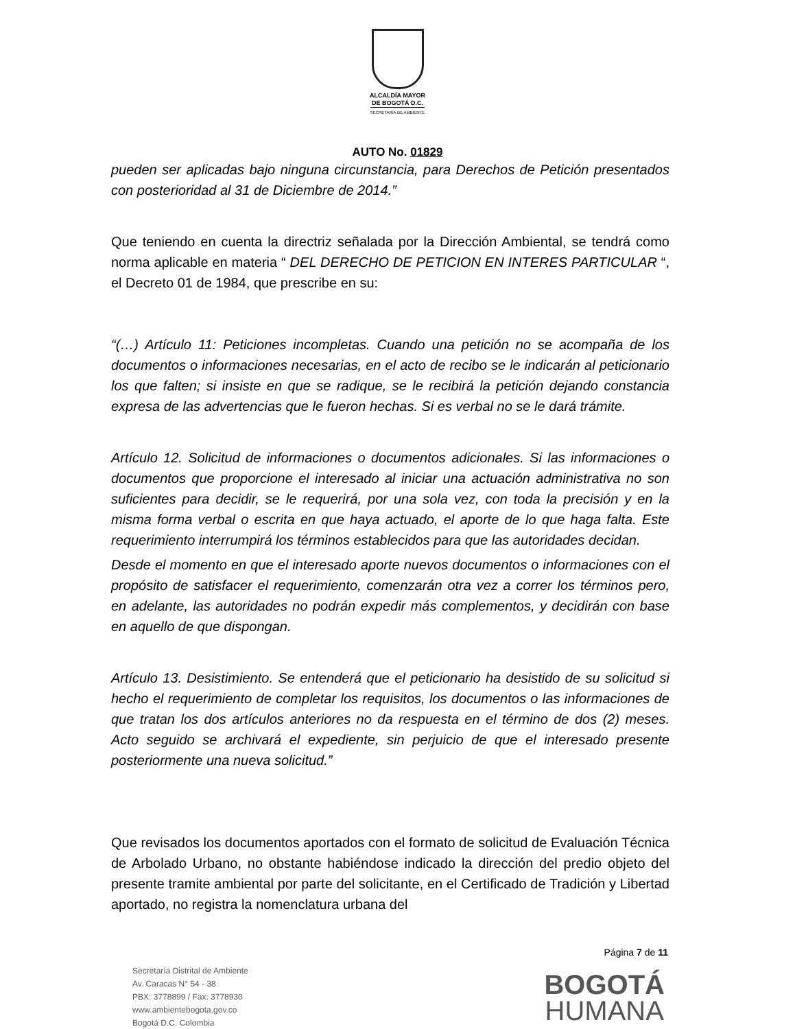ALCALDÍA MAYOR
DE BOGOTÁ D.C.
SECRETARÍA DE AMBIENTE
AUTO No. 01829
pueden ser aplicadas bajo ninguna circunstancia, para Derechos de Petición presentados con posterioridad al 31 de Diciembre de 2014.”
Que teniendo en cuenta la directriz señalada por la Dirección Ambiental, se tendrá como norma aplicable en materia “ DEL DERECHO DE PETICION EN INTERES PARTICULAR “, el Decreto 01 de 1984, que prescribe en su:
“(…) Artículo 11: Peticiones incompletas. Cuando una petición no se acompaña de los documentos o informaciones necesarias, en el acto de recibo se le indicarán al peticionario los que falten; si insiste en que se radique, se le recibirá la petición dejando constancia expresa de las advertencias que le fueron hechas. Si es verbal no se le dará trámite.
Artículo 12. Solicitud de informaciones o documentos adicionales. Si las informaciones o documentos que proporcione el interesado al iniciar una actuación administrativa no son suficientes para decidir, se le requerirá, por una sola vez, con toda la precisión y en la misma forma verbal o escrita en que haya actuado, el aporte de lo que haga falta. Este requerimiento interrumpirá los términos establecidos para que las autoridades decidan.
Desde el momento en que el interesado aporte nuevos documentos o informaciones con el propósito de satisfacer el requerimiento, comenzarán otra vez a correr los términos pero, en adelante, las autoridades no podrán expedir más complementos, y decidirán con base en aquello de que dispongan.
Artículo 13. Desistimiento. Se entenderá que el peticionario ha desistido de su solicitud si hecho el requerimiento de completar los requisitos, los documentos o las informaciones de que tratan los dos artículos anteriores no da respuesta en el término de dos (2) meses. Acto seguido se archivará el expediente, sin perjuicio de que el interesado presente posteriormente una nueva solicitud.”
Que revisados los documentos aportados con el formato de solicitud de Evaluación Técnica de Arbolado Urbano, no obstante habiéndose indicado la dirección del predio objeto del presente tramite ambiental por parte del solicitante, en el Certificado de Tradición y Libertad aportado, no registra la nomenclatura urbana del
Página 7 de 11
Secretaría Distrital de Ambiente
Av. Caracas N° 54 - 38
PBX: 3778899 / Fax: 3778930
www.ambientebogota.gov.co
Bogotá D.C. Colombia
BOGOTÁ
HUMANA